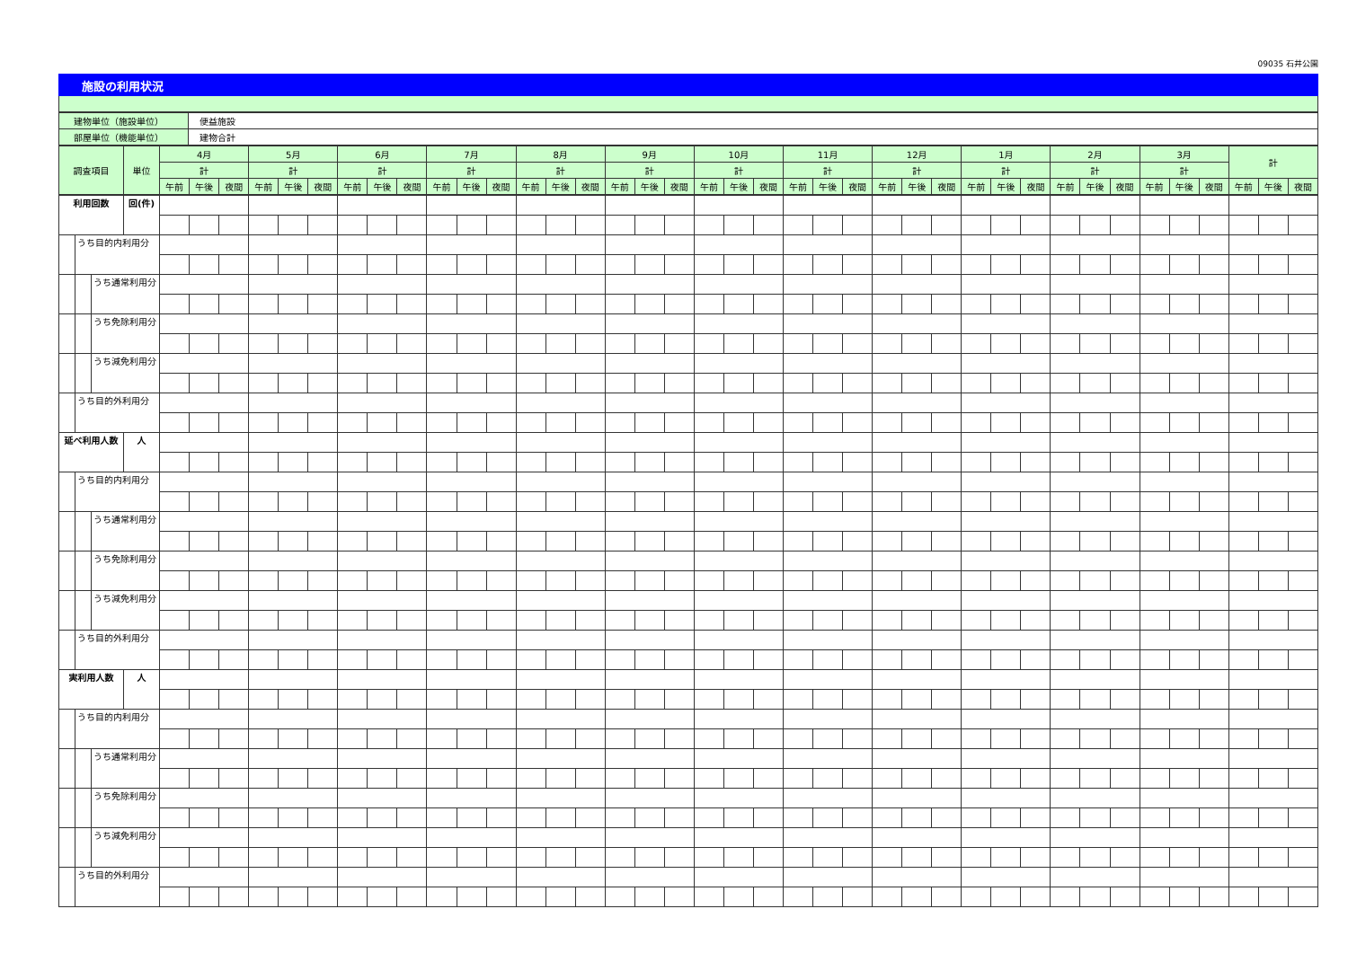09035 石井公園
施設の利用状況
| 建物単位（施設単位） | 便益施設 |
| 部屋単位（機能単位） | 建物合計 |
| 調査項目 | 単位 | 4月 | | | 5月 | | | 6月 | | | 7月 | | | 8月 | | | 9月 | | | 10月 | | | 11月 | | | 12月 | | | 1月 | | | 2月 | | | 3月 | | | 計 | | |
| --- | --- | --- | --- | --- | --- | --- | --- | --- | --- | --- | --- | --- | --- | --- | --- | --- | --- | --- | --- | --- | --- | --- | --- | --- | --- | --- | --- | --- | --- | --- | --- | --- | --- | --- | --- | --- | --- | --- | --- | --- |
| | | 計 | | | 計 | | | 計 | | | 計 | | | 計 | | | 計 | | | 計 | | | 計 | | | 計 | | | 計 | | | 計 | | | 計 | | | | | |
| | | 午前 | 午後 | 夜間 | 午前 | 午後 | 夜間 | 午前 | 午後 | 夜間 | 午前 | 午後 | 夜間 | 午前 | 午後 | 夜間 | 午前 | 午後 | 夜間 | 午前 | 午後 | 夜間 | 午前 | 午後 | 夜間 | 午前 | 午後 | 夜間 | 午前 | 午後 | 夜間 | 午前 | 午後 | 夜間 | 午前 | 午後 | 夜間 | 午前 | 午後 | 夜間 |
| 利用回数 | | | 回(件) | | | | | | | | | | | | | | | | | | | | | | | | | | | | | | | | | | | | | | | |
| | うち目的内利用分 | | | | | | | | | | | | | | | | | | | | | | | | | | | | | | | | | | | | | | | | | |
| | | うち通常利用分 | | | | | | | | | | | | | | | | | | | | | | | | | | | | | | | | | | | | | | | | |
| | | うち免除利用分 | | | | | | | | | | | | | | | | | | | | | | | | | | | | | | | | | | | | | | | | |
| | | うち減免利用分 | | | | | | | | | | | | | | | | | | | | | | | | | | | | | | | | | | | | | | | | |
| | うち目的外利用分 | | | | | | | | | | | | | | | | | | | | | | | | | | | | | | | | | | | | | | | | | |
| 延べ利用人数 | | | 人 | | | | | | | | | | | | | | | | | | | | | | | | | | | | | | | | | | | | | | | |
| | うち目的内利用分 | | | | | | | | | | | | | | | | | | | | | | | | | | | | | | | | | | | | | | | | | |
| | | うち通常利用分 | | | | | | | | | | | | | | | | | | | | | | | | | | | | | | | | | | | | | | | | |
| | | うち免除利用分 | | | | | | | | | | | | | | | | | | | | | | | | | | | | | | | | | | | | | | | | |
| | | うち減免利用分 | | | | | | | | | | | | | | | | | | | | | | | | | | | | | | | | | | | | | | | | |
| | うち目的外利用分 | | | | | | | | | | | | | | | | | | | | | | | | | | | | | | | | | | | | | | | | | |
| 実利用人数 | | | 人 | | | | | | | | | | | | | | | | | | | | | | | | | | | | | | | | | | | | | | | |
| | うち目的内利用分 | | | | | | | | | | | | | | | | | | | | | | | | | | | | | | | | | | | | | | | | | |
| | | うち通常利用分 | | | | | | | | | | | | | | | | | | | | | | | | | | | | | | | | | | | | | | | | |
| | | うち免除利用分 | | | | | | | | | | | | | | | | | | | | | | | | | | | | | | | | | | | | | | | | |
| | | うち減免利用分 | | | | | | | | | | | | | | | | | | | | | | | | | | | | | | | | | | | | | | | | |
| | うち目的外利用分 | | | | | | | | | | | | | | | | | | | | | | | | | | | | | | | | | | | | | | | | | |